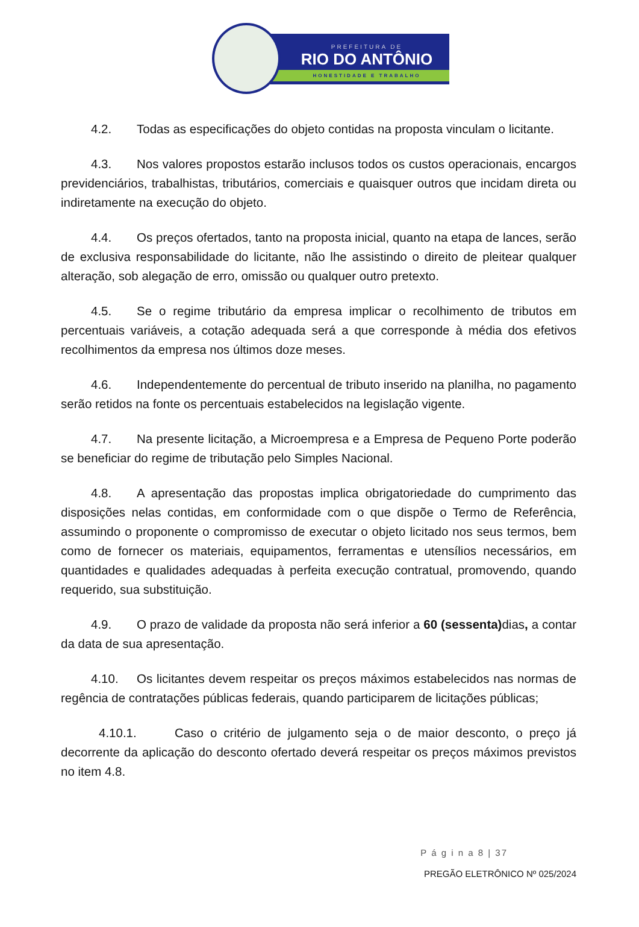PREFEITURA DE
RIO DO ANTÔNIO
HONESTIDADE E TRABALHO
4.2. Todas as especificações do objeto contidas na proposta vinculam o licitante.
4.3. Nos valores propostos estarão inclusos todos os custos operacionais, encargos previdenciários, trabalhistas, tributários, comerciais e quaisquer outros que incidam direta ou indiretamente na execução do objeto.
4.4. Os preços ofertados, tanto na proposta inicial, quanto na etapa de lances, serão de exclusiva responsabilidade do licitante, não lhe assistindo o direito de pleitear qualquer alteração, sob alegação de erro, omissão ou qualquer outro pretexto.
4.5. Se o regime tributário da empresa implicar o recolhimento de tributos em percentuais variáveis, a cotação adequada será a que corresponde à média dos efetivos recolhimentos da empresa nos últimos doze meses.
4.6. Independentemente do percentual de tributo inserido na planilha, no pagamento serão retidos na fonte os percentuais estabelecidos na legislação vigente.
4.7. Na presente licitação, a Microempresa e a Empresa de Pequeno Porte poderão se beneficiar do regime de tributação pelo Simples Nacional.
4.8. A apresentação das propostas implica obrigatoriedade do cumprimento das disposições nelas contidas, em conformidade com o que dispõe o Termo de Referência, assumindo o proponente o compromisso de executar o objeto licitado nos seus termos, bem como de fornecer os materiais, equipamentos, ferramentas e utensílios necessários, em quantidades e qualidades adequadas à perfeita execução contratual, promovendo, quando requerido, sua substituição.
4.9. O prazo de validade da proposta não será inferior a 60 (sessenta) dias, a contar da data de sua apresentação.
4.10. Os licitantes devem respeitar os preços máximos estabelecidos nas normas de regência de contratações públicas federais, quando participarem de licitações públicas;
4.10.1. Caso o critério de julgamento seja o de maior desconto, o preço já decorrente da aplicação do desconto ofertado deverá respeitar os preços máximos previstos no item 4.8.
P á g i n a 8 | 37
PREGÃO ELETRÔNICO Nº 025/2024